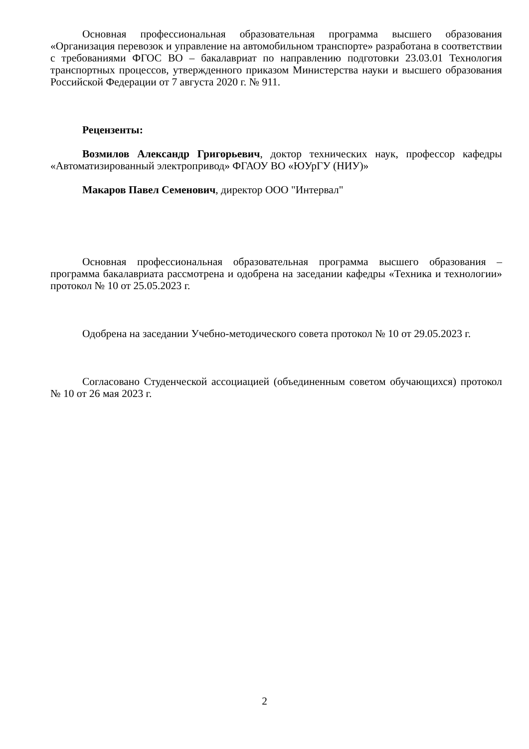Основная профессиональная образовательная программа высшего образования «Организация перевозок и управление на автомобильном транспорте» разработана в соответствии с требованиями ФГОС ВО – бакалавриат по направлению подготовки 23.03.01 Технология транспортных процессов, утвержденного приказом Министерства науки и высшего образования Российской Федерации от 7 августа 2020 г. № 911.
Рецензенты:
Возмилов Александр Григорьевич, доктор технических наук, профессор кафедры «Автоматизированный электропривод» ФГАОУ ВО «ЮУрГУ (НИУ)»
Макаров Павел Семенович, директор ООО "Интервал"
Основная профессиональная образовательная программа высшего образования – программа бакалавриата рассмотрена и одобрена на заседании кафедры «Техника и технологии» протокол № 10 от 25.05.2023 г.
Одобрена на заседании Учебно-методического совета протокол № 10 от 29.05.2023 г.
Согласовано Студенческой ассоциацией (объединенным советом обучающихся) протокол № 10 от 26 мая 2023 г.
2